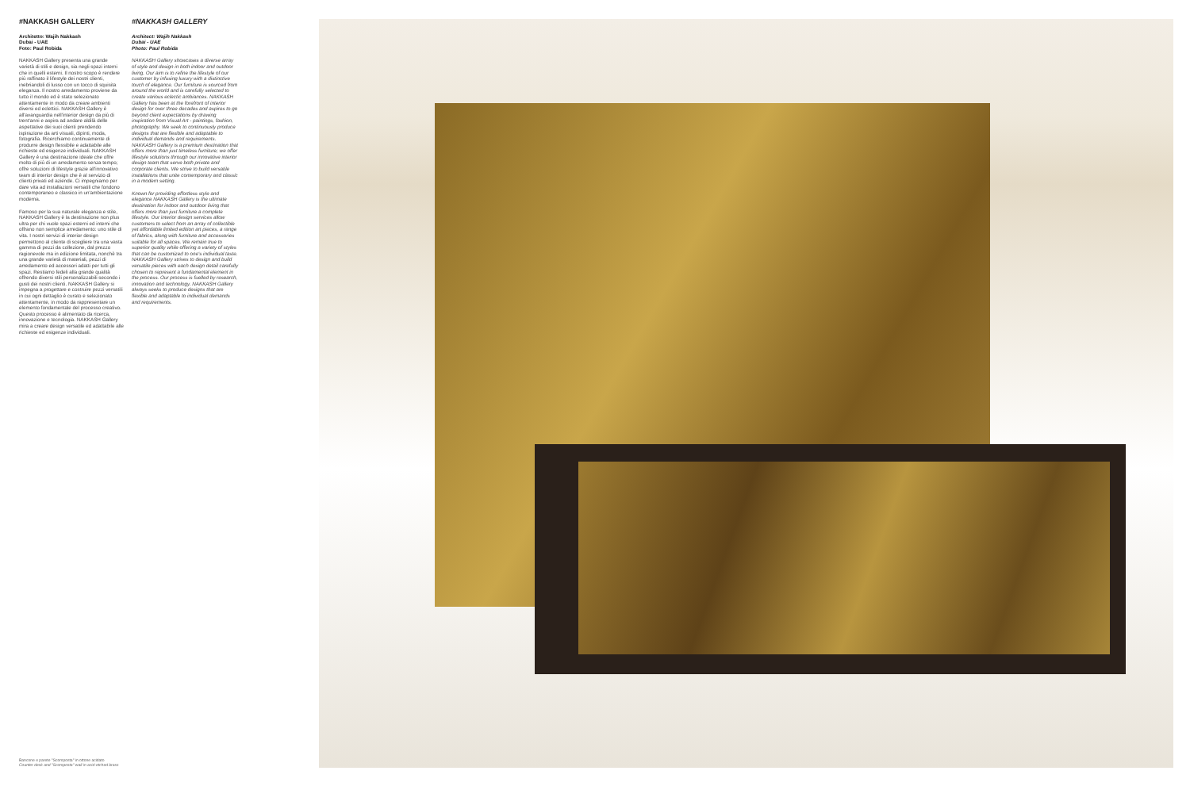#NAKKASH GALLERY
Architetto: Wajih Nakkash
Dubai - UAE
Foto: Paul Robida
NAKKASH Gallery presenta una grande varietà di stili e design, sia negli spazi interni che in quelli esterni. Il nostro scopo è rendere più raffinato il lifestyle dei nostri clienti, inebriandoli di lusso con un tocco di squisita eleganza. Il nostro arredamento proviene da tutto il mondo ed è stato selezionato attentamente in modo da creare ambienti diversi ed eclettici. NAKKASH Gallery è all'avanguardia nell'interior design da più di trent'anni e aspira ad andare aldilà delle aspettative dei suoi clienti prendendo ispirazione da arti visuali, dipinti, moda, fotografia. Ricerchiamo continuamente di produrre design flessibile e adattabile alle richieste ed esigenze individuali. NAKKASH Gallery è una destinazione ideale che offre molto di più di un arredamento senza tempo; offre soluzioni di lifestyle grazie all'innovativo team di interior design che è al servizio di clienti privati ed aziende. Ci impegniamo per dare vita ad installazioni versatili che fondono contemporaneo e classico in un'ambientazione moderna.
Famoso per la sua naturale eleganza e stile, NAKKASH Gallery è la destinazione non plus ultra per chi vuole spazi esterni ed interni che offrano non semplice arredamento: uno stile di vita. I nostri servizi di interior design permettono al cliente di scegliere tra una vasta gamma di pezzi da collezione, dal prezzo ragionevole ma in edizione limitata, nonchè tra una grande varietà di materiali, pezzi di arredamento ed accessori adatti per tutti gli spazi. Restiamo fedeli alla grande qualità offrendo diversi stili personalizzabili secondo i gusti dei nostri clienti. NAKKASH Gallery si impegna a progettare e costruire pezzi versatili in cui ogni dettaglio è curato e selezionato attentamente, in modo da rappresentare un elemento fondamentale del processo creativo. Questo processo è alimentato da ricerca, innovazione e tecnologia. NAKKASH Gallery mira a creare design versatile ed adattabile alle richieste ed esigenze individuali.
#NAKKASH GALLERY
Architect: Wajih Nakkash
Dubai - UAE
Photo: Paul Robida
NAKKASH Gallery showcases a diverse array of style and design in both indoor and outdoor living. Our aim is to refine the lifestyle of our customer by infusing luxury with a distinctive touch of elegance. Our furniture is sourced from around the world and is carefully selected to create various eclectic ambiances. NAKKASH Gallery has been at the forefront of interior design for over three decades and aspires to go beyond client expectations by drawing inspiration from Visual Art - paintings, fashion, photography. We seek to continuously produce designs that are flexible and adaptable to individual demands and requirements. NAKKASH Gallery is a premium destination that offers more than just timeless furniture; we offer lifestyle solutions through our innovative interior design team that serve both private and corporate clients. We strive to build versatile installations that unite contemporary and classic in a modern setting.
Known for providing effortless style and elegance NAKKASH Gallery is the ultimate destination for indoor and outdoor living that offers more than just furniture a complete lifestyle. Our interior design services allow customers to select from an array of collectible yet affordable limited edition art pieces, a range of fabrics, along with furniture and accessories suitable for all spaces. We remain true to superior quality while offering a variety of styles that can be customized to one's individual taste. NAKKASH Gallery strives to design and build versatile pieces with each design detail carefully chosen to represent a fundamental element in the process. Our process is fuelled by research, innovation and technology. NAKKASH Gallery always seeks to produce designs that are flexible and adaptable to individual demands and requirements.
Bancone e parete "Scomposta" in ottone acidato
Counter desk and "Scomposta" wall in acid-etched brass